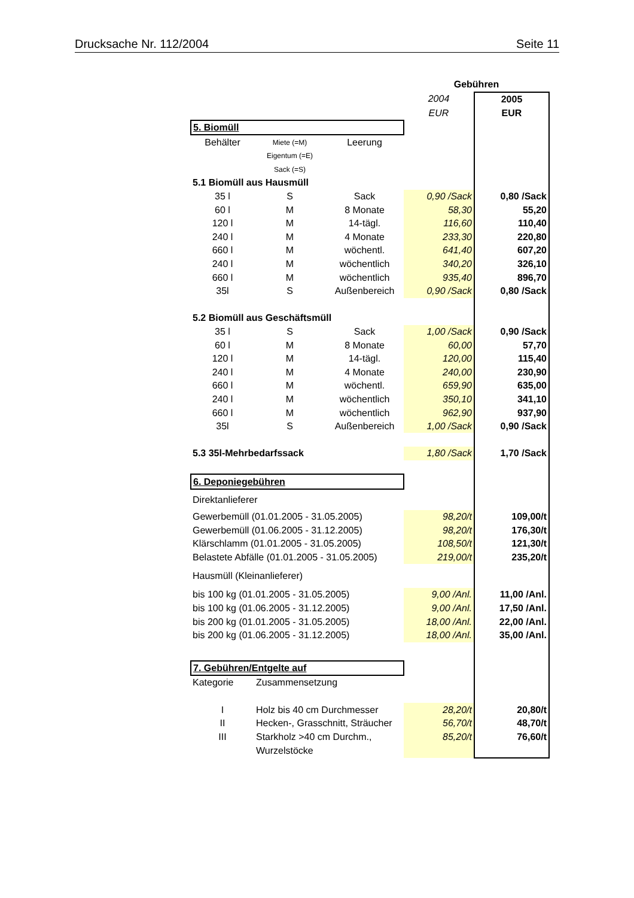Drucksache Nr. 112/2004 Seite 11
| | | | Gebühren | |
| | | | 2004 | 2005 |
| | | | EUR | EUR |
| 5. Biomüll | | | | |
| Behälter | Miete (=M) | Leerung | | |
| | Eigentum (=E) | | | |
| | Sack (=S) | | | |
| 5.1 Biomüll aus Hausmüll | | | | |
| 35 l | S | Sack | 0,90 /Sack | 0,80 /Sack |
| 60 l | M | 8 Monate | 58,30 | 55,20 |
| 120 l | M | 14-tägl. | 116,60 | 110,40 |
| 240 l | M | 4 Monate | 233,30 | 220,80 |
| 660 l | M | wöchentl. | 641,40 | 607,20 |
| 240 l | M | wöchentlich | 340,20 | 326,10 |
| 660 l | M | wöchentlich | 935,40 | 896,70 |
| 35l | S | Außenbereich | 0,90 /Sack | 0,80 /Sack |
| 5.2 Biomüll aus Geschäftsmüll | | | | |
| 35 l | S | Sack | 1,00 /Sack | 0,90 /Sack |
| 60 l | M | 8 Monate | 60,00 | 57,70 |
| 120 l | M | 14-tägl. | 120,00 | 115,40 |
| 240 l | M | 4 Monate | 240,00 | 230,90 |
| 660 l | M | wöchentl. | 659,90 | 635,00 |
| 240 l | M | wöchentlich | 350,10 | 341,10 |
| 660 l | M | wöchentlich | 962,90 | 937,90 |
| 35l | S | Außenbereich | 1,00 /Sack | 0,90 /Sack |
| 5.3 35l-Mehrbedarfssack | | | 1,80 /Sack | 1,70 /Sack |
| 6. Deponiegebühren | | | | |
| Direktanlieferer | | | | |
| Gewerbemüll (01.01.2005 - 31.05.2005) | | | 98,20/t | 109,00/t |
| Gewerbemüll (01.06.2005 - 31.12.2005) | | | 98,20/t | 176,30/t |
| Klärschlamm (01.01.2005 - 31.05.2005) | | | 108,50/t | 121,30/t |
| Belastete Abfälle (01.01.2005 - 31.05.2005) | | | 219,00/t | 235,20/t |
| Hausmüll (Kleinanlieferer) | | | | |
| bis 100 kg (01.01.2005 - 31.05.2005) | | | 9,00 /Anl. | 11,00 /Anl. |
| bis 100 kg (01.06.2005 - 31.12.2005) | | | 9,00 /Anl. | 17,50 /Anl. |
| bis 200 kg (01.01.2005 - 31.05.2005) | | | 18,00 /Anl. | 22,00 /Anl. |
| bis 200 kg (01.06.2005 - 31.12.2005) | | | 18,00 /Anl. | 35,00 /Anl. |
| 7. Gebühren/Entgelte auf | | | | |
| Kategorie | Zusammensetzung | | | |
| I | Holz bis 40 cm Durchmesser | | 28,20/t | 20,80/t |
| II | Hecken-, Grasschnitt, Sträucher | | 56,70/t | 48,70/t |
| III | Starkholz >40 cm Durchm., | | 85,20/t | 76,60/t |
| | Wurzelstöcke | | | |